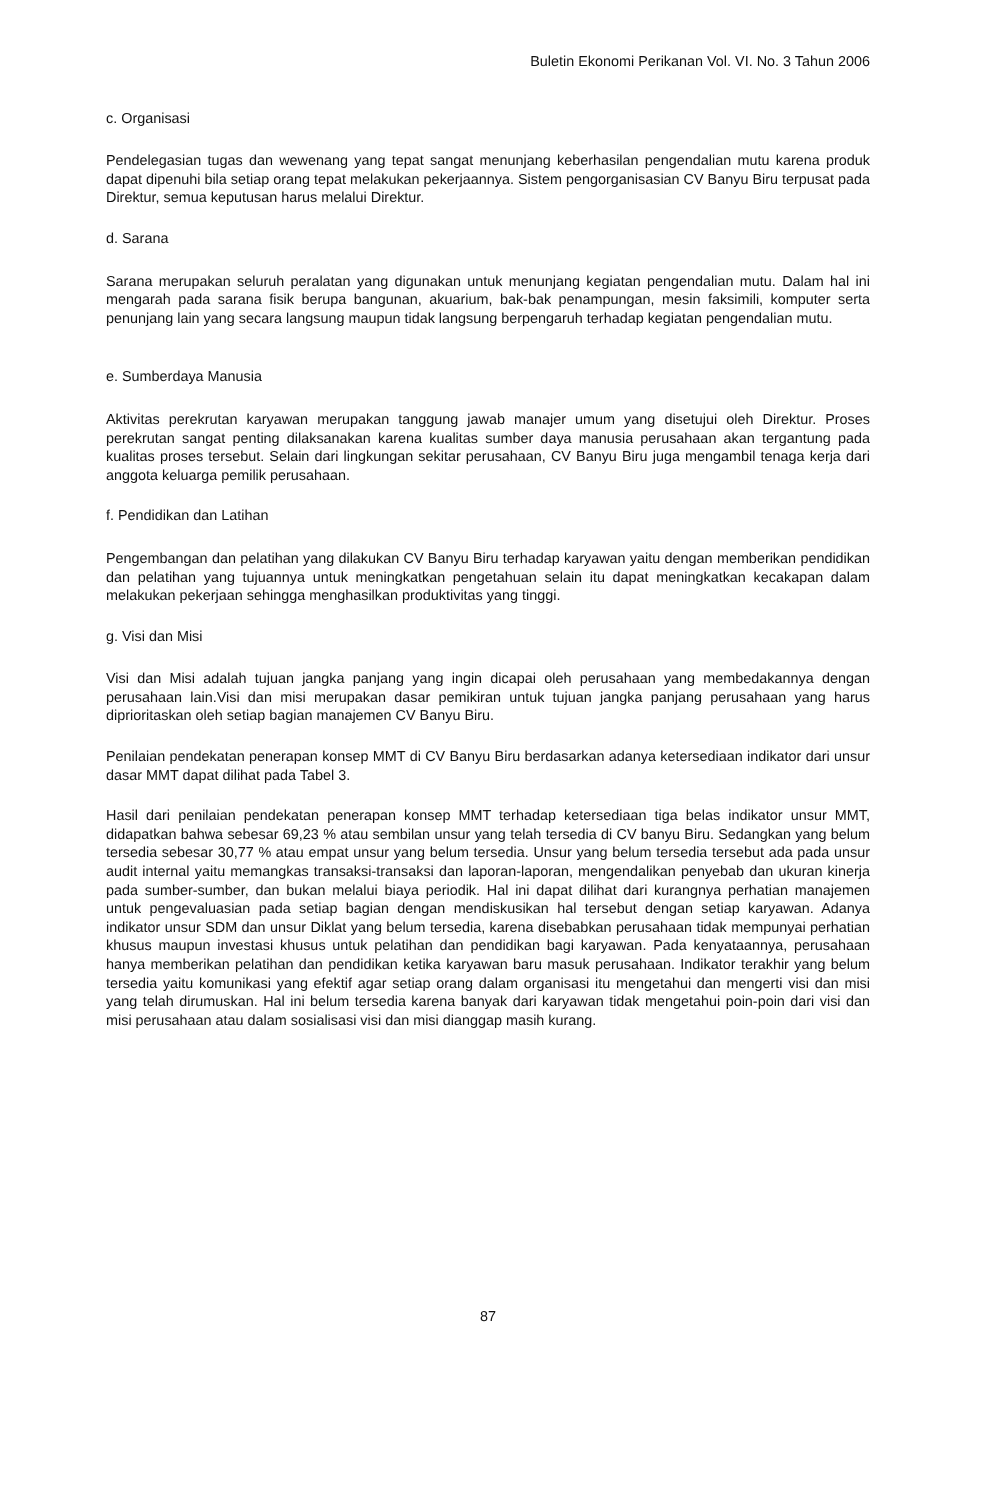Buletin Ekonomi Perikanan Vol. VI. No. 3 Tahun 2006
c. Organisasi
Pendelegasian tugas dan wewenang yang tepat sangat menunjang keberhasilan pengendalian mutu karena produk dapat dipenuhi bila setiap orang tepat melakukan pekerjaannya. Sistem pengorganisasian CV Banyu Biru terpusat pada Direktur, semua keputusan harus melalui Direktur.
d. Sarana
Sarana merupakan seluruh peralatan yang digunakan untuk menunjang kegiatan pengendalian mutu. Dalam hal ini mengarah pada sarana fisik berupa bangunan, akuarium, bak-bak penampungan, mesin faksimili, komputer serta penunjang lain yang secara langsung maupun tidak langsung berpengaruh terhadap kegiatan pengendalian mutu.
e. Sumberdaya Manusia
Aktivitas perekrutan karyawan merupakan tanggung jawab manajer umum yang disetujui oleh Direktur. Proses perekrutan sangat penting dilaksanakan karena kualitas sumber daya manusia perusahaan akan tergantung pada kualitas proses tersebut. Selain dari lingkungan sekitar perusahaan, CV Banyu Biru juga mengambil tenaga kerja dari anggota keluarga pemilik perusahaan.
f. Pendidikan dan Latihan
Pengembangan dan pelatihan yang dilakukan CV Banyu Biru terhadap karyawan yaitu dengan memberikan pendidikan dan pelatihan yang tujuannya untuk meningkatkan pengetahuan selain itu dapat meningkatkan kecakapan dalam melakukan pekerjaan sehingga menghasilkan produktivitas yang tinggi.
g. Visi dan Misi
Visi dan Misi adalah tujuan jangka panjang yang ingin dicapai oleh perusahaan yang membedakannya dengan perusahaan lain.Visi dan misi merupakan dasar pemikiran untuk tujuan jangka panjang perusahaan yang harus diprioritaskan oleh setiap bagian manajemen CV Banyu Biru.
Penilaian pendekatan penerapan konsep MMT di CV Banyu Biru berdasarkan adanya ketersediaan indikator dari unsur dasar MMT dapat dilihat pada Tabel 3.
Hasil dari penilaian pendekatan penerapan konsep MMT terhadap ketersediaan tiga belas indikator unsur MMT, didapatkan bahwa sebesar 69,23 % atau sembilan unsur yang telah tersedia di CV banyu Biru. Sedangkan yang belum tersedia sebesar 30,77 % atau empat unsur yang belum tersedia. Unsur yang belum tersedia tersebut ada pada unsur audit internal yaitu memangkas transaksi-transaksi dan laporan-laporan, mengendalikan penyebab dan ukuran kinerja pada sumber-sumber, dan bukan melalui biaya periodik. Hal ini dapat dilihat dari kurangnya perhatian manajemen untuk pengevaluasian pada setiap bagian dengan mendiskusikan hal tersebut dengan setiap karyawan. Adanya indikator unsur SDM dan unsur Diklat yang belum tersedia, karena disebabkan perusahaan tidak mempunyai perhatian khusus maupun investasi khusus untuk pelatihan dan pendidikan bagi karyawan. Pada kenyataannya, perusahaan hanya memberikan pelatihan dan pendidikan ketika karyawan baru masuk perusahaan. Indikator terakhir yang belum tersedia yaitu komunikasi yang efektif agar setiap orang dalam organisasi itu mengetahui dan mengerti visi dan misi yang telah dirumuskan. Hal ini belum tersedia karena banyak dari karyawan tidak mengetahui poin-poin dari visi dan misi perusahaan atau dalam sosialisasi visi dan misi dianggap masih kurang.
87